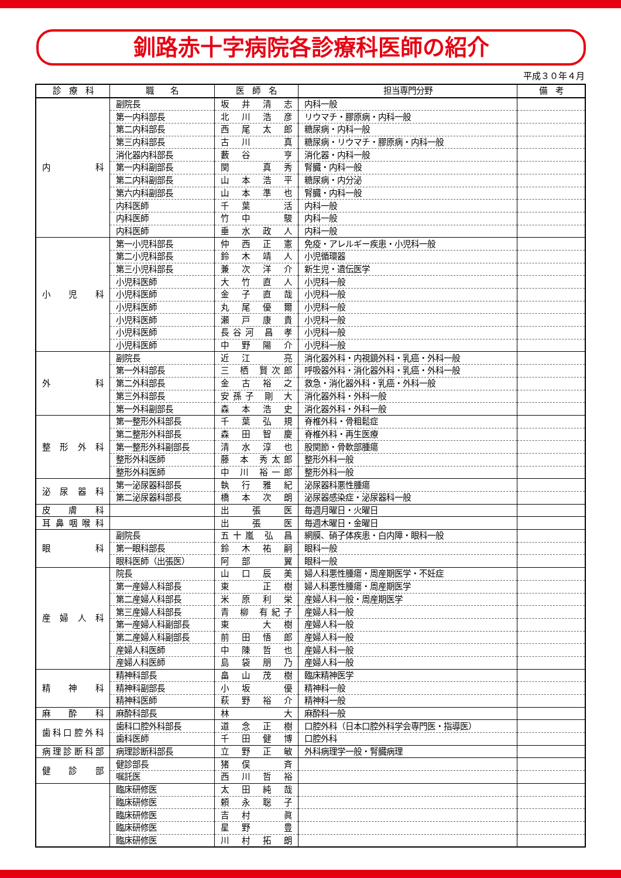釧路赤十字病院各診療科医師の紹介
平成３０年４月
| 診 療 科 | 職 名 | 医 師 名 | 担当専門分野 | 備 考 |
| --- | --- | --- | --- | --- |
| 内 科 | 副院長 | 坂 井 清 志 | 内科一般 | |
| | 第一内科部長 | 北 川 浩 彦 | リウマチ・膠原病・内科一般 | |
| | 第二内科部長 | 西 尾 太 郎 | 糖尿病・内科一般 | |
| | 第三内科部長 | 古 川 真 | 糖尿病・リウマチ・膠原病・内科一般 | |
| | 消化器内科部長 | 藪 谷 亨 | 消化器・内科一般 | |
| | 第一内科副部長 | 関 真 秀 | 腎臓・内科一般 | |
| | 第二内科副部長 | 山 本 浩 平 | 糖尿病・内分泌 | |
| | 第六内科副部長 | 山 本 準 也 | 腎臓・内科一般 | |
| | 内科医師 | 千 葉 活 | 内科一般 | |
| | 内科医師 | 竹 中 駿 | 内科一般 | |
| | 内科医師 | 垂 水 政 人 | 内科一般 | |
| 小 児 科 | 第一小児科部長 | 仲 西 正 憲 | 免疫・アレルギー疾患・小児科一般 | |
| | 第二小児科部長 | 鈴 木 靖 人 | 小児循環器 | |
| | 第三小児科部長 | 兼 次 洋 介 | 新生児・遺伝医学 | |
| | 小児科医師 | 大 竹 直 人 | 小児科一般 | |
| | 小児科医師 | 金 子 直 哉 | 小児科一般 | |
| | 小児科医師 | 丸 尾 優 爾 | 小児科一般 | |
| | 小児科医師 | 瀬 戸 康 貴 | 小児科一般 | |
| | 小児科医師 | 長谷河 昌 孝 | 小児科一般 | |
| | 小児科医師 | 中 野 陽 介 | 小児科一般 | |
| 外 科 | 副院長 | 近 江 亮 | 消化器外科・内視鏡外科・乳癌・外科一般 | |
| | 第一外科部長 | 三 栖 賢次郎 | 呼吸器外科・消化器外科・乳癌・外科一般 | |
| | 第二外科部長 | 金 古 裕 之 | 救急・消化器外科・乳癌・外科一般 | |
| | 第三外科部長 | 安孫子 剛 大 | 消化器外科・外科一般 | |
| | 第一外科副部長 | 森 本 浩 史 | 消化器外科・外科一般 | |
| 整 形 外 科 | 第一整形外科部長 | 千 葉 弘 規 | 脊椎外科・骨粗鬆症 | |
| | 第二整形外科部長 | 森 田 智 慶 | 脊椎外科・再生医療 | |
| | 第一整形外科副部長 | 清 水 淳 也 | 股関節・骨軟部腫瘍 | |
| | 整形外科医師 | 藤 本 秀太郎 | 整形外科一般 | |
| | 整形外科医師 | 中 川 裕一郎 | 整形外科一般 | |
| 泌 尿 器 科 | 第一泌尿器科部長 | 執 行 雅 紀 | 泌尿器科悪性腫瘍 | |
| | 第二泌尿器科部長 | 橋 本 次 朗 | 泌尿器感染症・泌尿器科一般 | |
| 皮 膚 科 | | 出 張 医 | 毎週月曜日・火曜日 | |
| 耳鼻咽喉科 | | 出 張 医 | 毎週木曜日・金曜日 | |
| 眼 科 | 副院長 | 五十嵐 弘 昌 | 網膜、硝子体疾患・白内障・眼科一般 | |
| | 第一眼科部長 | 鈴 木 祐 嗣 | 眼科一般 | |
| | 眼科医師（出張医） | 阿 部 翼 | 眼科一般 | |
| 産 婦 人 科 | 院長 | 山 口 辰 美 | 婦人科悪性腫瘍・周産期医学・不妊症 | |
| | 第一産婦人科部長 | 東 正 樹 | 婦人科悪性腫瘍・周産期医学 | |
| | 第二産婦人科部長 | 米 原 利 栄 | 産婦人科一般・周産期医学 | |
| | 第三産婦人科部長 | 青 柳 有紀子 | 産婦人科一般 | |
| | 第一産婦人科副部長 | 東 大 樹 | 産婦人科一般 | |
| | 第二産婦人科副部長 | 前 田 悟 郎 | 産婦人科一般 | |
| | 産婦人科医師 | 中 陳 哲 也 | 産婦人科一般 | |
| | 産婦人科医師 | 島 袋 朋 乃 | 産婦人科一般 | |
| 精 神 科 | 精神科部長 | 畠 山 茂 樹 | 臨床精神医学 | |
| | 精神科副部長 | 小 坂 優 | 精神科一般 | |
| | 精神科医師 | 萩 野 裕 介 | 精神科一般 | |
| 麻 酔 科 | 麻酔科部長 | 林 大 | 麻酔科一般 | |
| 歯科口腔外科 | 歯科口腔外科部長 | 道 念 正 樹 | 口腔外科（日本口腔外科学会専門医・指導医） | |
| | 歯科医師 | 千 田 健 博 | 口腔外科 | |
| 病理診断科部 | 病理診断科部長 | 立 野 正 敏 | 外科病理学一般・腎臓病理 | |
| 健 診 部 | 健診部長 | 猪 俣 斉 | | |
| | 嘱託医 | 西 川 哲 裕 | | |
| | 臨床研修医 | 太 田 純 哉 | | |
| | 臨床研修医 | 頼 永 聡 子 | | |
| | 臨床研修医 | 吉 村 眞 | | |
| | 臨床研修医 | 星 野 豊 | | |
| | 臨床研修医 | 川 村 拓 朗 | | |